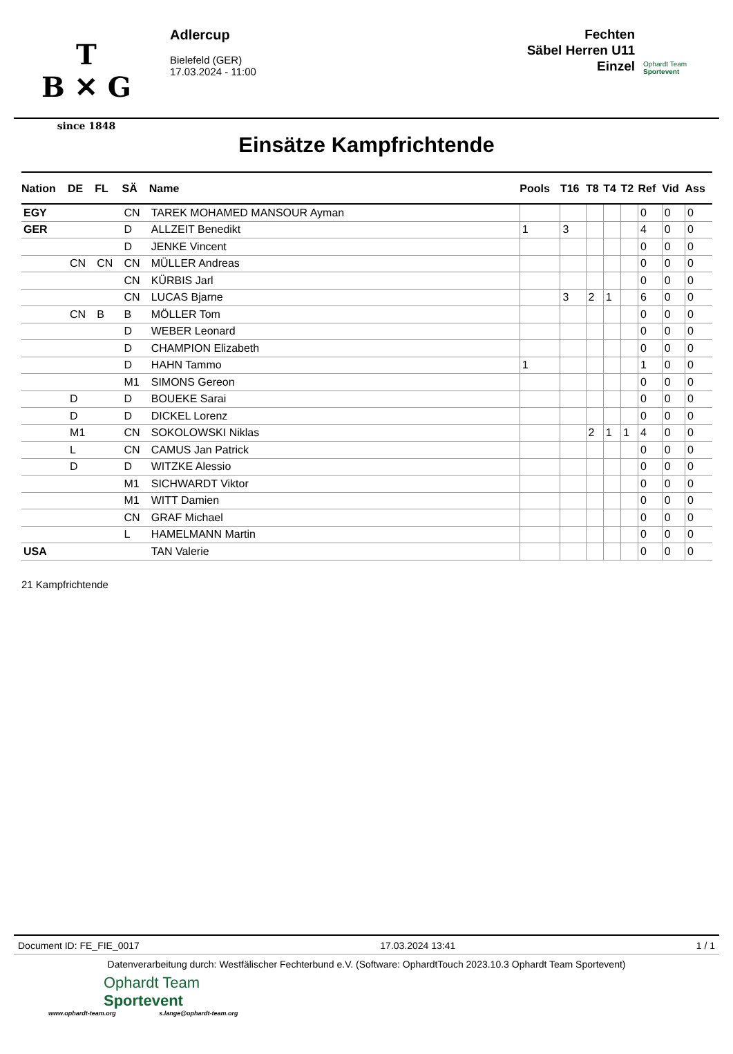T
B ✕ G
since 1848
Adlercup
Bielefeld (GER)
17.03.2024 - 11:00
Fechten
Säbel Herren U11
Einzel
Ophardt Team
Sportevent
Einsätze Kampfrichtende
| Nation | DE | FL | SÄ | Name | Pools | T16 | T8 | T4 | T2 | Ref | Vid | Ass |
| --- | --- | --- | --- | --- | --- | --- | --- | --- | --- | --- | --- | --- |
| EGY | | | CN | TAREK MOHAMED MANSOUR Ayman | | | | | | 0 | 0 | 0 |
| GER | | | D | ALLZEIT Benedikt | 1 | 3 | | | | 4 | 0 | 0 |
| | | | D | JENKE Vincent | | | | | | 0 | 0 | 0 |
| | CN | CN | CN | MÜLLER Andreas | | | | | | 0 | 0 | 0 |
| | | | CN | KÜRBIS Jarl | | | | | | 0 | 0 | 0 |
| | | | CN | LUCAS Bjarne | | 3 | 2 | 1 | | 6 | 0 | 0 |
| | CN | B | B | MÖLLER Tom | | | | | | 0 | 0 | 0 |
| | | | D | WEBER Leonard | | | | | | 0 | 0 | 0 |
| | | | D | CHAMPION Elizabeth | | | | | | 0 | 0 | 0 |
| | | | D | HAHN Tammo | 1 | | | | | 1 | 0 | 0 |
| | | | M1 | SIMONS Gereon | | | | | | 0 | 0 | 0 |
| | D | | D | BOUEKE Sarai | | | | | | 0 | 0 | 0 |
| | D | | D | DICKEL Lorenz | | | | | | 0 | 0 | 0 |
| | M1 | | CN | SOKOLOWSKI Niklas | | | 2 | 1 | 1 | 4 | 0 | 0 |
| | L | | CN | CAMUS Jan Patrick | | | | | | 0 | 0 | 0 |
| | D | | D | WITZKE Alessio | | | | | | 0 | 0 | 0 |
| | | | M1 | SICHWARDT Viktor | | | | | | 0 | 0 | 0 |
| | | | M1 | WITT Damien | | | | | | 0 | 0 | 0 |
| | | | CN | GRAF Michael | | | | | | 0 | 0 | 0 |
| | | | L | HAMELMANN Martin | | | | | | 0 | 0 | 0 |
| USA | | | | TAN Valerie | | | | | | 0 | 0 | 0 |
21 Kampfrichtende
Document ID: FE_FIE_0017 17.03.2024 13:41 1 / 1
Datenverarbeitung durch: Westfälischer Fechterbund e.V. (Software: OphardtTouch 2023.10.3 Ophardt Team Sportevent)
Ophardt Team
Sportevent
www.ophardt-team.org s.lange@ophardt-team.org